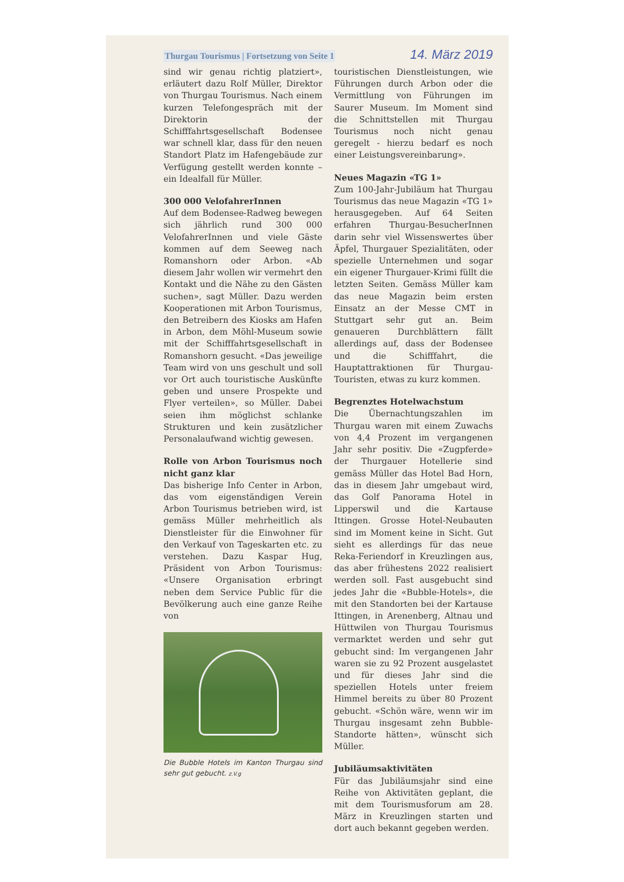Thurgau Tourismus | Fortsetzung von Seite 1 14. März 2019
sind wir genau richtig platziert», erläutert dazu Rolf Müller, Direktor von Thurgau Tourismus. Nach einem kurzen Telefongespräch mit der Direktorin der Schifffahrtsgesellschaft Bodensee war schnell klar, dass für den neuen Standort Platz im Hafengebäude zur Verfügung gestellt werden konnte – ein Idealfall für Müller.
300 000 VelofahrerInnen
Auf dem Bodensee-Radweg bewegen sich jährlich rund 300 000 VelofahrerInnen und viele Gäste kommen auf dem Seeweg nach Romanshorn oder Arbon. «Ab diesem Jahr wollen wir vermehrt den Kontakt und die Nähe zu den Gästen suchen», sagt Müller. Dazu werden Kooperationen mit Arbon Tourismus, den Betreibern des Kiosks am Hafen in Arbon, dem Möhl-Museum sowie mit der Schifffahrtsgesellschaft in Romanshorn gesucht. «Das jeweilige Team wird von uns geschult und soll vor Ort auch touristische Auskünfte geben und unsere Prospekte und Flyer verteilen», so Müller. Dabei seien ihm möglichst schlanke Strukturen und kein zusätzlicher Personalaufwand wichtig gewesen.
Rolle von Arbon Tourismus noch nicht ganz klar
Das bisherige Info Center in Arbon, das vom eigenständigen Verein Arbon Tourismus betrieben wird, ist gemäss Müller mehrheitlich als Dienstleister für die Einwohner für den Verkauf von Tageskarten etc. zu verstehen. Dazu Kaspar Hug, Präsident von Arbon Tourismus: «Unsere Organisation erbringt neben dem Service Public für die Bevölkerung auch eine ganze Reihe von
Die Bubble Hotels im Kanton Thurgau sind sehr gut gebucht. z.V.g
touristischen Dienstleistungen, wie Führungen durch Arbon oder die Vermittlung von Führungen im Saurer Museum. Im Moment sind die Schnittstellen mit Thurgau Tourismus noch nicht genau geregelt - hierzu bedarf es noch einer Leistungsvereinbarung».
Neues Magazin «TG 1»
Zum 100-Jahr-Jubiläum hat Thurgau Tourismus das neue Magazin «TG 1» herausgegeben. Auf 64 Seiten erfahren Thurgau-BesucherInnen darin sehr viel Wissenswertes über Äpfel, Thurgauer Spezialitäten, oder spezielle Unternehmen und sogar ein eigener Thurgauer-Krimi füllt die letzten Seiten. Gemäss Müller kam das neue Magazin beim ersten Einsatz an der Messe CMT in Stuttgart sehr gut an. Beim genaueren Durchblättern fällt allerdings auf, dass der Bodensee und die Schifffahrt, die Hauptattraktionen für Thurgau-Touristen, etwas zu kurz kommen.
Begrenztes Hotelwachstum
Die Übernachtungszahlen im Thurgau waren mit einem Zuwachs von 4,4 Prozent im vergangenen Jahr sehr positiv. Die «Zugpferde» der Thurgauer Hotellerie sind gemäss Müller das Hotel Bad Horn, das in diesem Jahr umgebaut wird, das Golf Panorama Hotel in Lipperswil und die Kartause Ittingen. Grosse Hotel-Neubauten sind im Moment keine in Sicht. Gut sieht es allerdings für das neue Reka-Feriendorf in Kreuzlingen aus, das aber frühestens 2022 realisiert werden soll. Fast ausgebucht sind jedes Jahr die «Bubble-Hotels», die mit den Standorten bei der Kartause Ittingen, in Arenenberg, Altnau und Hüttwilen von Thurgau Tourismus vermarktet werden und sehr gut gebucht sind: Im vergangenen Jahr waren sie zu 92 Prozent ausgelastet und für dieses Jahr sind die speziellen Hotels unter freiem Himmel bereits zu über 80 Prozent gebucht. «Schön wäre, wenn wir im Thurgau insgesamt zehn Bubble-Standorte hätten», wünscht sich Müller.
Jubiläumsaktivitäten
Für das Jubiläumsjahr sind eine Reihe von Aktivitäten geplant, die mit dem Tourismusforum am 28. März in Kreuzlingen starten und dort auch bekannt gegeben werden.